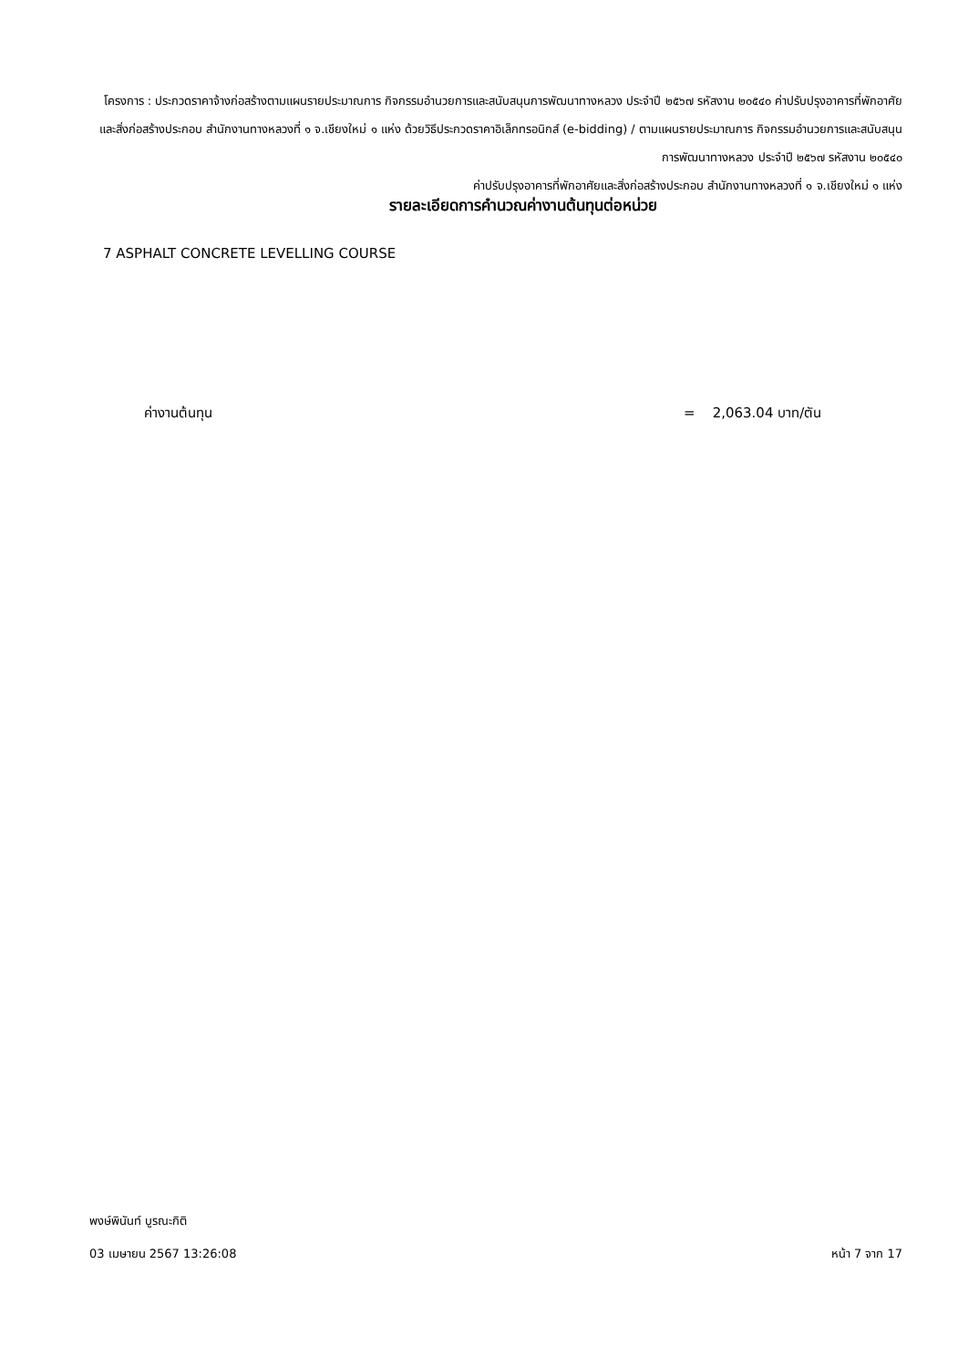โครงการ : ประกวดราคาจ้างก่อสร้างตามแผนรายประมาณการ กิจกรรมอำนวยการและสนับสนุนการพัฒนาทางหลวง ประจำปี ๒๕๖๗ รหัสงาน ๒๐๕๔๐ ค่าปรับปรุงอาคารที่พักอาศัยและสิ่งก่อสร้างประกอบ สำนักงานทางหลวงที่ ๑ จ.เชียงใหม่ ๑ แห่ง ด้วยวิธีประกวดราคาอิเล็กทรอนิกส์ (e-bidding) / ตามแผนรายประมาณการ กิจกรรมอำนวยการและสนับสนุนการพัฒนาทางหลวง ประจำปี ๒๕๖๗ รหัสงาน ๒๐๕๔๐
ค่าปรับปรุงอาคารที่พักอาศัยและสิ่งก่อสร้างประกอบ สำนักงานทางหลวงที่ ๑ จ.เชียงใหม่ ๑ แห่ง
รายละเอียดการคำนวณค่างานต้นทุนต่อหน่วย
7 ASPHALT CONCRETE LEVELLING COURSE
ค่างานต้นทุน = 2,063.04 บาท/ตัน
พงษ์พินันท์ บูรณะกิติ
03 เมษายน 2567 13:26:08 หน้า 7 จาก 17